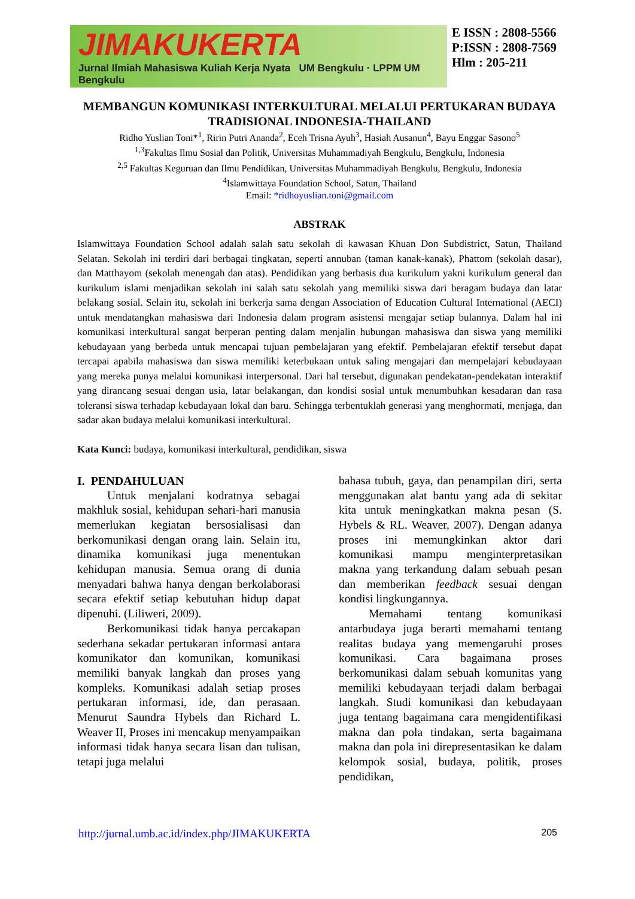JIMAKUKERTA
Jurnal Ilmiah Mahasiswa Kuliah Kerja Nyata UM Bengkulu · LPPM UM Bengkulu
E ISSN : 2808-5566
P:ISSN : 2808-7569
Hlm : 205-211
MEMBANGUN KOMUNIKASI INTERKULTURAL MELALUI PERTUKARAN BUDAYA TRADISIONAL INDONESIA-THAILAND
Ridho Yuslian Toni*<sup>1</sup>, Ririn Putri Ananda<sup>2</sup>, Eceh Trisna Ayuh<sup>3</sup>, Hasiah Ausanun<sup>4</sup>, Bayu Enggar Sasono<sup>5</sup>
<sup>1,3</sup>Fakultas Ilmu Sosial dan Politik, Universitas Muhammadiyah Bengkulu, Bengkulu, Indonesia
<sup>2,5</sup> Fakultas Keguruan dan Ilmu Pendidikan, Universitas Muhammadiyah Bengkulu, Bengkulu, Indonesia
<sup>4</sup> Islamwittaya Foundation School, Satun, Thailand
Email: *ridhoyuslian.toni@gmail.com
ABSTRAK
Islamwittaya Foundation School adalah salah satu sekolah di kawasan Khuan Don Subdistrict, Satun, Thailand Selatan. Sekolah ini terdiri dari berbagai tingkatan, seperti annuban (taman kanak-kanak), Phattom (sekolah dasar), dan Matthayom (sekolah menengah dan atas). Pendidikan yang berbasis dua kurikulum yakni kurikulum general dan kurikulum islami menjadikan sekolah ini salah satu sekolah yang memiliki siswa dari beragam budaya dan latar belakang sosial. Selain itu, sekolah ini berkerja sama dengan Association of Education Cultural International (AECI) untuk mendatangkan mahasiswa dari Indonesia dalam program asistensi mengajar setiap bulannya. Dalam hal ini komunikasi interkultural sangat berperan penting dalam menjalin hubungan mahasiswa dan siswa yang memiliki kebudayaan yang berbeda untuk mencapai tujuan pembelajaran yang efektif. Pembelajaran efektif tersebut dapat tercapai apabila mahasiswa dan siswa memiliki keterbukaan untuk saling mengajari dan mempelajari kebudayaan yang mereka punya melalui komunikasi interpersonal. Dari hal tersebut, digunakan pendekatan-pendekatan interaktif yang dirancang sesuai dengan usia, latar belakangan, dan kondisi sosial untuk menumbuhkan kesadaran dan rasa toleransi siswa terhadap kebudayaan lokal dan baru. Sehingga terbentuklah generasi yang menghormati, menjaga, dan sadar akan budaya melalui komunikasi interkultural.
Kata Kunci: budaya, komunikasi interkultural, pendidikan, siswa
I. PENDAHULUAN
Untuk menjalani kodratnya sebagai makhluk sosial, kehidupan sehari-hari manusia memerlukan kegiatan bersosialisasi dan berkomunikasi dengan orang lain. Selain itu, dinamika komunikasi juga menentukan kehidupan manusia. Semua orang di dunia menyadari bahwa hanya dengan berkolaborasi secara efektif setiap kebutuhan hidup dapat dipenuhi. (Liliweri, 2009).
Berkomunikasi tidak hanya percakapan sederhana sekadar pertukaran informasi antara komunikator dan komunikan, komunikasi memiliki banyak langkah dan proses yang kompleks. Komunikasi adalah setiap proses pertukaran informasi, ide, dan perasaan. Menurut Saundra Hybels dan Richard L. Weaver II, Proses ini mencakup menyampaikan informasi tidak hanya secara lisan dan tulisan, tetapi juga melalui
bahasa tubuh, gaya, dan penampilan diri, serta menggunakan alat bantu yang ada di sekitar kita untuk meningkatkan makna pesan (S. Hybels & RL. Weaver, 2007). Dengan adanya proses ini memungkinkan aktor dari komunikasi mampu menginterpretasikan makna yang terkandung dalam sebuah pesan dan memberikan feedback sesuai dengan kondisi lingkungannya.
Memahami tentang komunikasi antarbudaya juga berarti memahami tentang realitas budaya yang memengaruhi proses komunikasi. Cara bagaimana proses berkomunikasi dalam sebuah komunitas yang memiliki kebudayaan terjadi dalam berbagai langkah. Studi komunikasi dan kebudayaan juga tentang bagaimana cara mengidentifikasi makna dan pola tindakan, serta bagaimana makna dan pola ini direpresentasikan ke dalam kelompok sosial, budaya, politik, proses pendidikan,
http://jurnal.umb.ac.id/index.php/JIMAKUKERTA 205